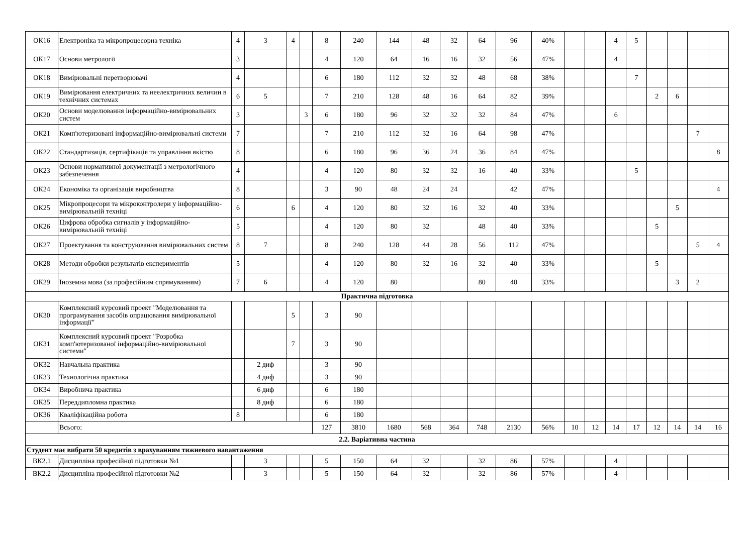| ОК16 | Електроніка та мікропроцесорна техніка | 4 | 3 | 4 | | 8 | 240 | 144 | 48 | 32 | 64 | 96 | 40% | | | 4 | 5 | | | | |
| ОК17 | Основи метрології | 3 | | | | 4 | 120 | 64 | 16 | 16 | 32 | 56 | 47% | | | 4 | | | | | |
| ОК18 | Вимірювальні перетворювачі | 4 | | | | 6 | 180 | 112 | 32 | 32 | 48 | 68 | 38% | | | | 7 | | | | |
| ОК19 | Вимірювання електричних та неелектричних величин в технічних системах | 6 | 5 | | | 7 | 210 | 128 | 48 | 16 | 64 | 82 | 39% | | | | | 2 | 6 | | |
| ОК20 | Основи моделювання інформаційно-вимірювальних систем | 3 | | | 3 | 6 | 180 | 96 | 32 | 32 | 32 | 84 | 47% | | | 6 | | | | | |
| ОК21 | Комп'ютеризовані інформаційно-вимірювальні системи | 7 | | | | 7 | 210 | 112 | 32 | 16 | 64 | 98 | 47% | | | | | | | 7 | |
| ОК22 | Стандартизація, сертифікація та управління якістю | 8 | | | | 6 | 180 | 96 | 36 | 24 | 36 | 84 | 47% | | | | | | | | 8 |
| ОК23 | Основи нормативної документації з метрологічного забезпечення | 4 | | | | 4 | 120 | 80 | 32 | 32 | 16 | 40 | 33% | | | | 5 | | | | |
| ОК24 | Економіка та організація виробництва | 8 | | | | 3 | 90 | 48 | 24 | 24 | | 42 | 47% | | | | | | | | 4 |
| ОК25 | Мікропроцесори та мікроконтролери у інформаційно-вимірювальній техніці | 6 | | 6 | | 4 | 120 | 80 | 32 | 16 | 32 | 40 | 33% | | | | | | 5 | | |
| ОК26 | Цифрова обробка сигналів у інформаційно-вимірювальній техніці | 5 | | | | 4 | 120 | 80 | 32 | | 48 | 40 | 33% | | | | | 5 | | | |
| ОК27 | Проектування та конструювання вимірювальних систем | 8 | 7 | | | 8 | 240 | 128 | 44 | 28 | 56 | 112 | 47% | | | | | | | 5 | 4 |
| ОК28 | Методи обробки результатів експериментів | 5 | | | | 4 | 120 | 80 | 32 | 16 | 32 | 40 | 33% | | | | | 5 | | | |
| ОК29 | Іноземна мова (за професійним спрямуванням) | 7 | 6 | | | 4 | 120 | 80 | | | 80 | 40 | 33% | | | | | | 3 | 2 | |
| Практична підготовка | | | | | | | | | | | | | | | | | | | | | |
| ОК30 | Комплексний курсовий проект "Моделювання та програмування засобів опрацювання вимірювальної інформації" | | | 5 | | 3 | 90 | | | | | | | | | | | | | | |
| ОК31 | Комплексний курсовий проект "Розробка комп'ютеризованої інформаційно-вимірювальної системи" | | | 7 | | 3 | 90 | | | | | | | | | | | | | | |
| ОК32 | Навчальна практика | | 2 диф | | | 3 | 90 | | | | | | | | | | | | | | |
| ОК33 | Технологічна практика | | 4 диф | | | 3 | 90 | | | | | | | | | | | | | | |
| ОК34 | Виробнича практика | | 6 диф | | | 6 | 180 | | | | | | | | | | | | | | |
| ОК35 | Переддипломна практика | | 8 диф | | | 6 | 180 | | | | | | | | | | | | | | |
| ОК36 | Кваліфікаційна робота | 8 | | | | 6 | 180 | | | | | | | | | | | | | | |
| | Всього: | | | | | 127 | 3810 | 1680 | 568 | 364 | 748 | 2130 | 56% | 10 | 12 | 14 | 17 | 12 | 14 | 14 | 16 |
| 2.2. Варіативна частина | | | | | | | | | | | | | | | | | | | | | |
| Студент має вибрати 50 кредитів з врахуванням тижневого навантаження | | | | | | | | | | | | | | | | | | | | | |
| ВК2.1 | Дисципліна професійної підготовки №1 | | 3 | | | 5 | 150 | 64 | 32 | | 32 | 86 | 57% | | | 4 | | | | | |
| ВК2.2 | Дисципліна професійної підготовки №2 | | 3 | | | 5 | 150 | 64 | 32 | | 32 | 86 | 57% | | | 4 | | | | | |